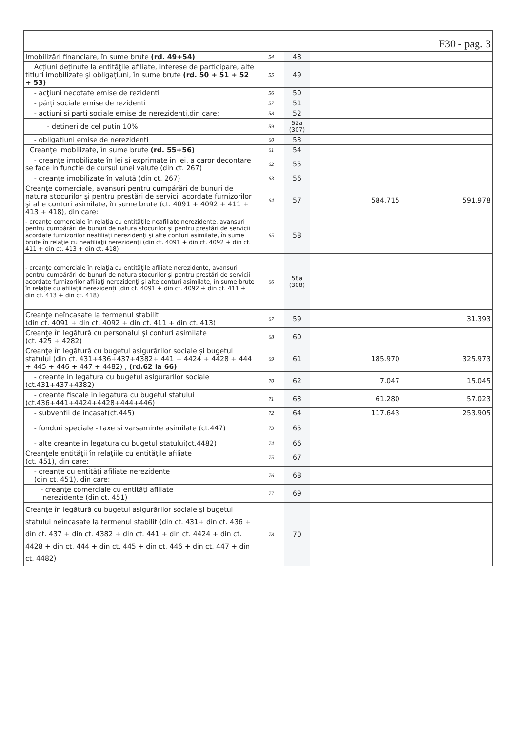| F30 - pag. 3 | | | | |
| Imobilizări financiare, în sume brute (rd. 49+54) | 54 | 48 | | |
| Acţiuni deţinute la entităţile afiliate, interese de participare, alte titluri imobilizate şi obligaţiuni, în sume brute (rd. 50 + 51 + 52 + 53) | 55 | 49 | | |
| - acţiuni necotate emise de rezidenti | 56 | 50 | | |
| - părţi sociale emise de rezidenti | 57 | 51 | | |
| - actiuni si parti sociale emise de nerezidenti,din care: | 58 | 52 | | |
| - detineri de cel putin 10% | 59 | 52a (307) | | |
| - obligatiuni emise de nerezidenti | 60 | 53 | | |
| Creanţe imobilizate, în sume brute (rd. 55+56) | 61 | 54 | | |
| - creanţe imobilizate în lei si exprimate in lei, a caror decontare se face in functie de cursul unei valute (din ct. 267) | 62 | 55 | | |
| - creanţe imobilizate în valută (din ct. 267) | 63 | 56 | | |
| Creanţe comerciale, avansuri pentru cumpărări de bunuri de natura stocurilor şi pentru prestări de servicii acordate furnizorilor şi alte conturi asimilate, în sume brute (ct. 4091 + 4092 + 411 + 413 + 418), din care: | 64 | 57 | 584.715 | 591.978 |
| - creanţe comerciale în relaţia cu entităţile neafiliate nerezidente, avansuri pentru cumpărări de bunuri de natura stocurilor şi pentru prestări de servicii acordate furnizorilor neafiliaţi nerezidenţi şi alte conturi asimilate, în sume brute în relaţie cu neafiliaţii nerezidenţi (din ct. 4091 + din ct. 4092 + din ct. 411 + din ct. 413 + din ct. 418) | 65 | 58 | | |
| - creanţe comerciale în relaţia cu entităţile afiliate nerezidente, avansuri pentru cumpărări de bunuri de natura stocurilor şi pentru prestări de servicii acordate furnizorilor afiliaţi nerezidenţi şi alte conturi asimilate, în sume brute în relaţie cu afiliaţii nerezidenţi (din ct. 4091 + din ct. 4092 + din ct. 411 + din ct. 413 + din ct. 418) | 66 | 58a (308) | | |
| Creanţe neîncasate la termenul stabilit (din ct. 4091 + din ct. 4092 + din ct. 411 + din ct. 413) | 67 | 59 | | 31.393 |
| Creanţe în legătură cu personalul şi conturi asimilate (ct. 425 + 4282) | 68 | 60 | | |
| Creanţe în legătură cu bugetul asigurărilor sociale şi bugetul statului (din ct. 431+436+437+4382+ 441 + 4424 + 4428 + 444 + 445 + 446 + 447 + 4482) , (rd.62 la 66) | 69 | 61 | 185.970 | 325.973 |
| - creante in legatura cu bugetul asigurarilor sociale (ct.431+437+4382) | 70 | 62 | 7.047 | 15.045 |
| - creante fiscale in legatura cu bugetul statului (ct.436+441+4424+4428+444+446) | 71 | 63 | 61.280 | 57.023 |
| - subventii de incasat(ct.445) | 72 | 64 | 117.643 | 253.905 |
| - fonduri speciale - taxe si varsaminte asimilate (ct.447) | 73 | 65 | | |
| - alte creante in legatura cu bugetul statului(ct.4482) | 74 | 66 | | |
| Creanţele entităţii în relaţiile cu entităţile afiliate (ct. 451), din care: | 75 | 67 | | |
| - creanţe cu entităţi afiliate nerezidente (din ct. 451), din care: | 76 | 68 | | |
| - creanţe comerciale cu entităţi afiliate nerezidente (din ct. 451) | 77 | 69 | | |
| Creanţe în legătură cu bugetul asigurărilor sociale şi bugetul statului neîncasate la termenul stabilit (din ct. 431+ din ct. 436 + din ct. 437 + din ct. 4382 + din ct. 441 + din ct. 4424 + din ct. 4428 + din ct. 444 + din ct. 445 + din ct. 446 + din ct. 447 + din ct. 4482) | 78 | 70 | | |